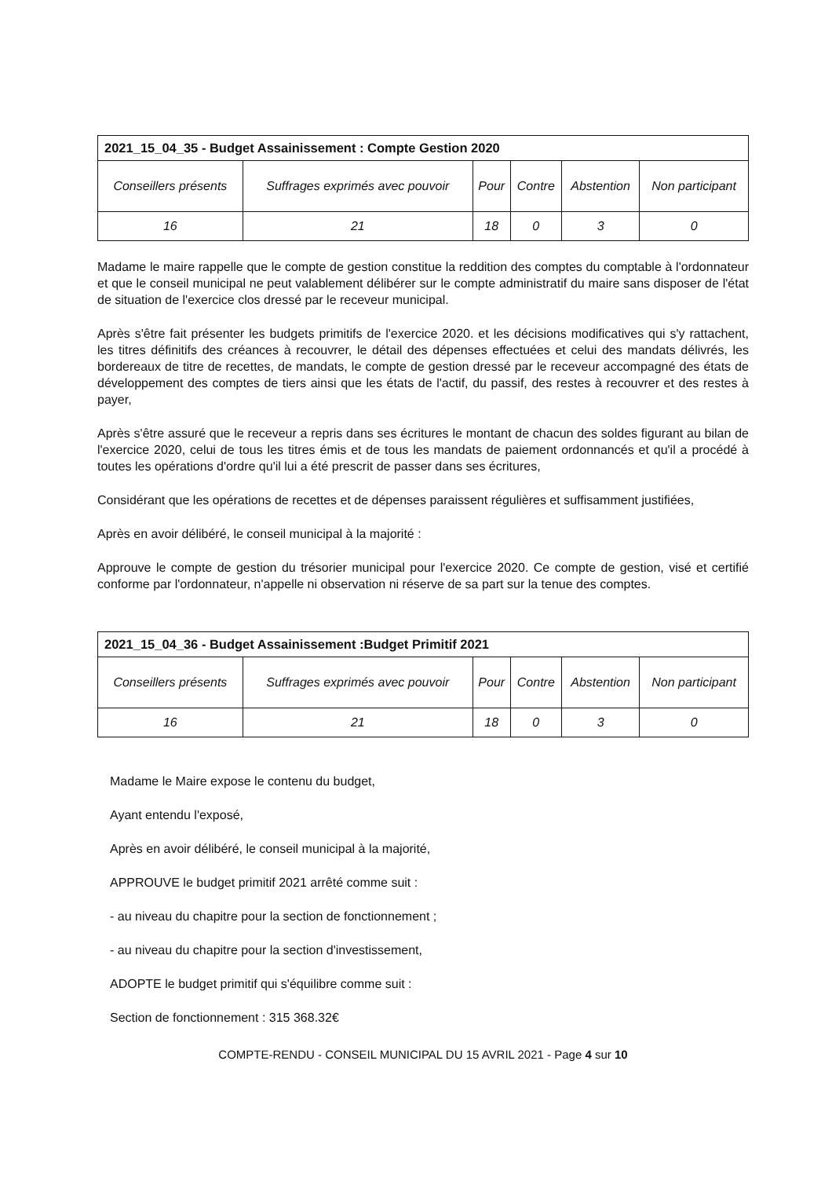| 2021_15_04_35 - Budget Assainissement : Compte Gestion 2020 | | | | | |
| --- | --- | --- | --- | --- | --- |
| Conseillers présents | Suffrages exprimés avec pouvoir | Pour | Contre | Abstention | Non participant |
| 16 | 21 | 18 | 0 | 3 | 0 |
Madame le maire rappelle que le compte de gestion constitue la reddition des comptes du comptable à l'ordonnateur et que le conseil municipal ne peut valablement délibérer sur le compte administratif du maire sans disposer de l'état de situation de l'exercice clos dressé par le receveur municipal.
Après s'être fait présenter les budgets primitifs de l'exercice 2020. et les décisions modificatives qui s'y rattachent, les titres définitifs des créances à recouvrer, le détail des dépenses effectuées et celui des mandats délivrés, les bordereaux de titre de recettes, de mandats, le compte de gestion dressé par le receveur accompagné des états de développement des comptes de tiers ainsi que les états de l'actif, du passif, des restes à recouvrer et des restes à payer,
Après s'être assuré que le receveur a repris dans ses écritures le montant de chacun des soldes figurant au bilan de l'exercice 2020, celui de tous les titres émis et de tous les mandats de paiement ordonnancés et qu'il a procédé à toutes les opérations d'ordre qu'il lui a été prescrit de passer dans ses écritures,
Considérant que les opérations de recettes et de dépenses paraissent régulières et suffisamment justifiées,
Après en avoir délibéré, le conseil municipal à la majorité :
Approuve le compte de gestion du trésorier municipal pour l'exercice 2020. Ce compte de gestion, visé et certifié conforme par l'ordonnateur, n'appelle ni observation ni réserve de sa part sur la tenue des comptes.
| 2021_15_04_36 - Budget Assainissement :Budget Primitif 2021 | | | | | |
| --- | --- | --- | --- | --- | --- |
| Conseillers présents | Suffrages exprimés avec pouvoir | Pour | Contre | Abstention | Non participant |
| 16 | 21 | 18 | 0 | 3 | 0 |
Madame le Maire expose le contenu du budget,
Ayant entendu l'exposé,
Après en avoir délibéré, le conseil municipal à la majorité,
APPROUVE le budget primitif 2021 arrêté comme suit :
- au niveau du chapitre pour la section de fonctionnement ;
- au niveau du chapitre pour la section d'investissement,
ADOPTE le budget primitif qui s'équilibre comme suit :
Section de fonctionnement : 315 368.32€
COMPTE-RENDU - CONSEIL MUNICIPAL DU 15 AVRIL 2021 - Page 4 sur 10